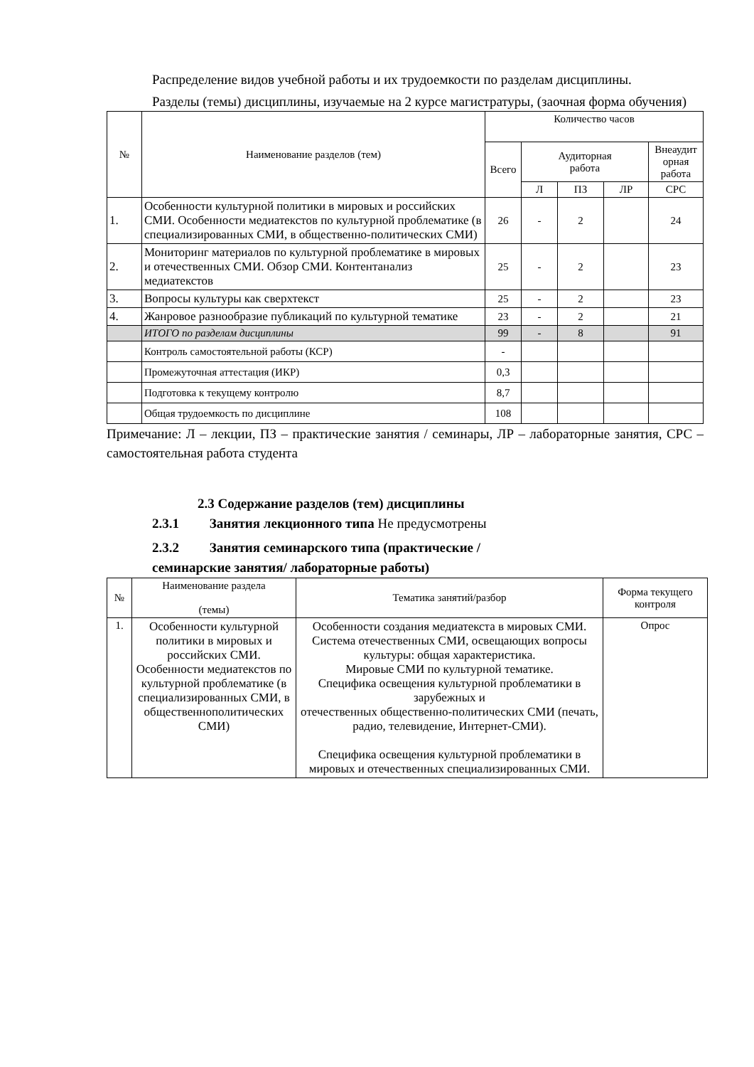Распределение видов учебной работы и их трудоемкости по разделам дисциплины.
Разделы (темы) дисциплины, изучаемые на 2 курсе магистратуры, (заочная форма обучения)
| № | Наименование разделов (тем) | Количество часов | | | | |
| --- | --- | --- | --- | --- | --- | --- |
| | | Всего | Аудиторная работа | | | Внеаудит орная работа |
| | | | Л | ПЗ | ЛР | СРС |
| 1. | Особенности культурной политики в мировых и российских СМИ. Особенности медиатекстов по культурной проблематике (в специализированных СМИ, в общественно-политических СМИ) | 26 | - | 2 | | 24 |
| 2. | Мониторинг материалов по культурной проблематике в мировых и отечественных СМИ. Обзор СМИ. Контентанализ медиатекстов | 25 | - | 2 | | 23 |
| 3. | Вопросы культуры как сверхтекст | 25 | - | 2 | | 23 |
| 4. | Жанровое разнообразие публикаций по культурной тематике | 23 | - | 2 | | 21 |
| | ИТОГО по разделам дисциплины | 99 | - | 8 | | 91 |
| | Контроль самостоятельной работы (КСР) | - | | | | |
| | Промежуточная аттестация (ИКР) | 0,3 | | | | |
| | Подготовка к текущему контролю | 8,7 | | | | |
| | Общая трудоемкость по дисциплине | 108 | | | | |
Примечание: Л – лекции, ПЗ – практические занятия / семинары, ЛР – лабораторные занятия, СРС – самостоятельная работа студента
2.3 Содержание разделов (тем) дисциплины
2.3.1 Занятия лекционного типа Не предусмотрены
2.3.2 Занятия семинарского типа (практические /
семинарские занятия/ лабораторные работы)
| № | Наименование раздела (темы) | Тематика занятий/разбор | Форма текущего контроля |
| --- | --- | --- | --- |
| 1. | Особенности культурной политики в мировых и российских СМИ. Особенности медиатекстов по культурной проблематике (в специализированных СМИ, в общественнополитических СМИ) | Особенности создания медиатекста в мировых СМИ. Система отечественных СМИ, освещающих вопросы культуры: общая характеристика. Мировые СМИ по культурной тематике. Специфика освещения культурной проблематики в зарубежных и отечественных общественно-политических СМИ (печать, радио, телевидение, Интернет-СМИ). Специфика освещения культурной проблематики в мировых и отечественных специализированных СМИ. | Опрос |